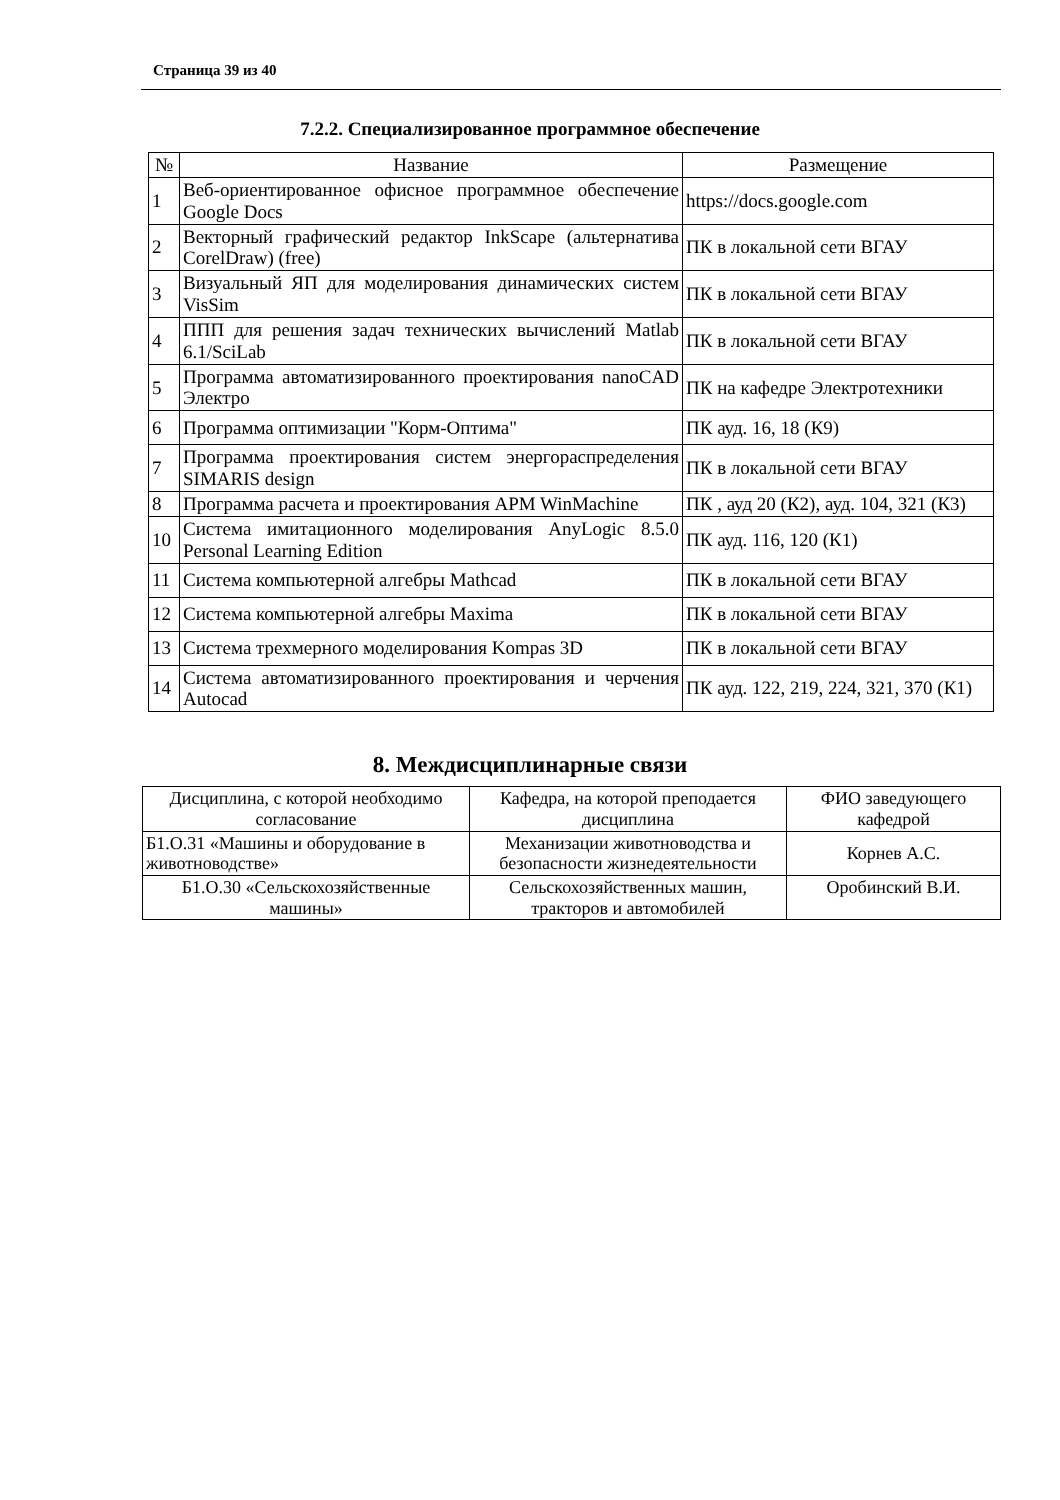Страница 39 из 40
7.2.2. Специализированное программное обеспечение
| № | Название | Размещение |
| --- | --- | --- |
| 1 | Веб-ориентированное офисное программное обеспечение Google Docs | https://docs.google.com |
| 2 | Векторный графический редактор InkScape (альтернатива CorelDraw) (free) | ПК в локальной сети ВГАУ |
| 3 | Визуальный ЯП для моделирования динамических систем VisSim | ПК в локальной сети ВГАУ |
| 4 | ППП для решения задач технических вычислений Matlab 6.1/SciLab | ПК в локальной сети ВГАУ |
| 5 | Программа автоматизированного проектирования nanoCAD Электро | ПК на кафедре Электротехники |
| 6 | Программа оптимизации "Корм-Оптима" | ПК ауд. 16, 18 (К9) |
| 7 | Программа проектирования систем энергораспределения SIMARIS design | ПК в локальной сети ВГАУ |
| 8 | Программа расчета и проектирования APM WinMachine | ПК , ауд 20 (К2), ауд. 104, 321 (К3) |
| 10 | Система имитационного моделирования AnyLogic 8.5.0 Personal Learning Edition | ПК ауд. 116, 120 (К1) |
| 11 | Система компьютерной алгебры Mathcad | ПК в локальной сети ВГАУ |
| 12 | Система компьютерной алгебры Maxima | ПК в локальной сети ВГАУ |
| 13 | Система трехмерного моделирования Kompas 3D | ПК в локальной сети ВГАУ |
| 14 | Система автоматизированного проектирования и черчения Autocad | ПК ауд. 122, 219, 224, 321, 370 (К1) |
8. Междисциплинарные связи
| Дисциплина, с которой необходимо согласование | Кафедра, на которой преподается дисциплина | ФИО заведующего кафедрой |
| --- | --- | --- |
| Б1.О.31 «Машины и оборудование в животноводстве» | Механизации животноводства и безопасности жизнедеятельности | Корнев А.С. |
| Б1.О.30 «Сельскохозяйственные машины» | Сельскохозяйственных машин, тракторов и автомобилей | Оробинский В.И. |